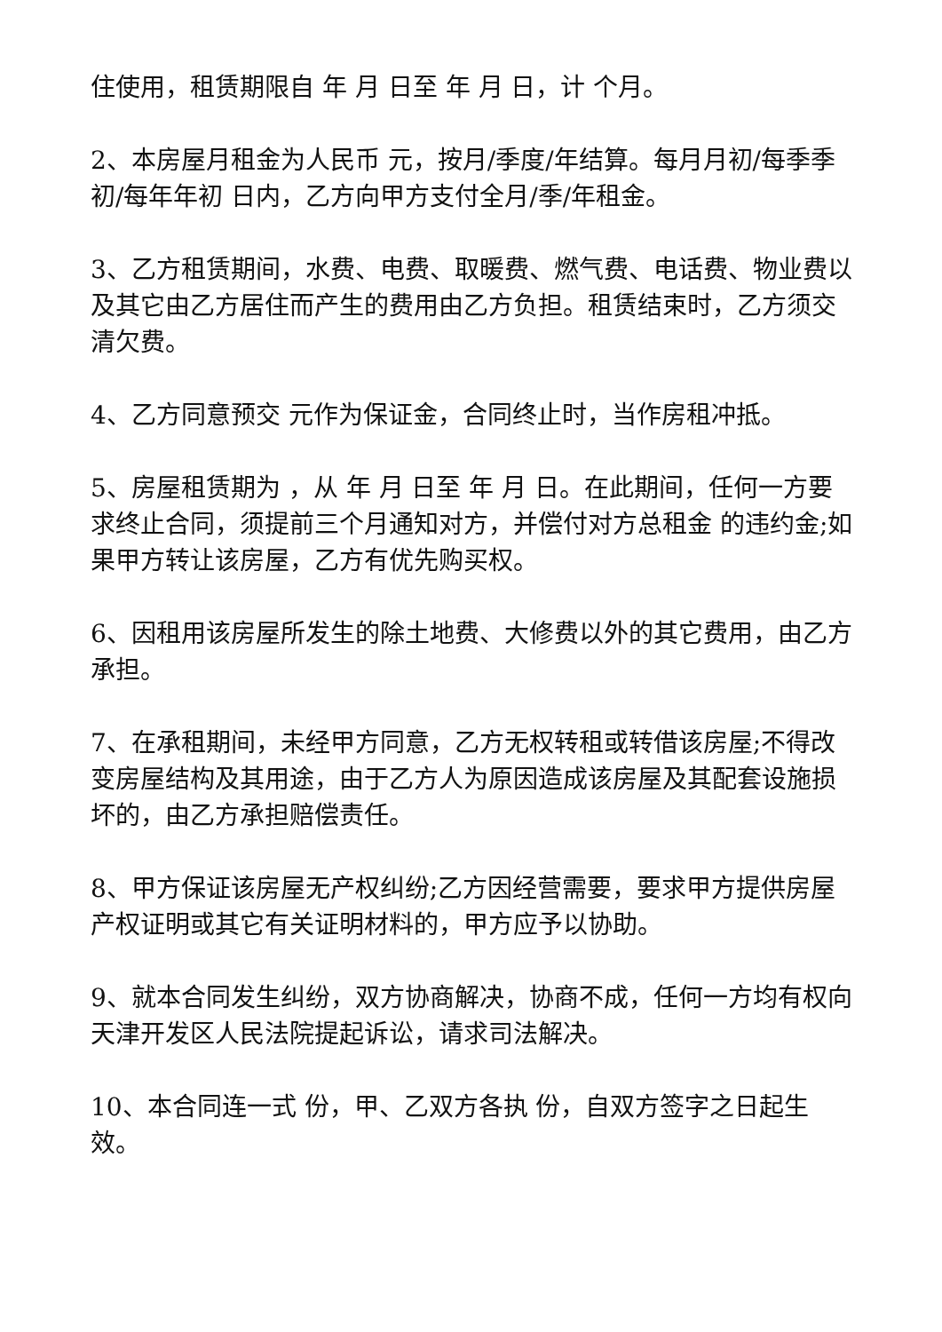住使用，租赁期限自 年 月 日至 年 月 日，计 个月。
2、本房屋月租金为人民币 元，按月/季度/年结算。每月月初/每季季初/每年年初 日内，乙方向甲方支付全月/季/年租金。
3、乙方租赁期间，水费、电费、取暖费、燃气费、电话费、物业费以及其它由乙方居住而产生的费用由乙方负担。租赁结束时，乙方须交清欠费。
4、乙方同意预交 元作为保证金，合同终止时，当作房租冲抵。
5、房屋租赁期为 ，从 年 月 日至 年 月 日。在此期间，任何一方要求终止合同，须提前三个月通知对方，并偿付对方总租金 的违约金;如果甲方转让该房屋，乙方有优先购买权。
6、因租用该房屋所发生的除土地费、大修费以外的其它费用，由乙方承担。
7、在承租期间，未经甲方同意，乙方无权转租或转借该房屋;不得改变房屋结构及其用途，由于乙方人为原因造成该房屋及其配套设施损坏的，由乙方承担赔偿责任。
8、甲方保证该房屋无产权纠纷;乙方因经营需要，要求甲方提供房屋产权证明或其它有关证明材料的，甲方应予以协助。
9、就本合同发生纠纷，双方协商解决，协商不成，任何一方均有权向天津开发区人民法院提起诉讼，请求司法解决。
10、本合同连一式 份，甲、乙双方各执 份，自双方签字之日起生效。